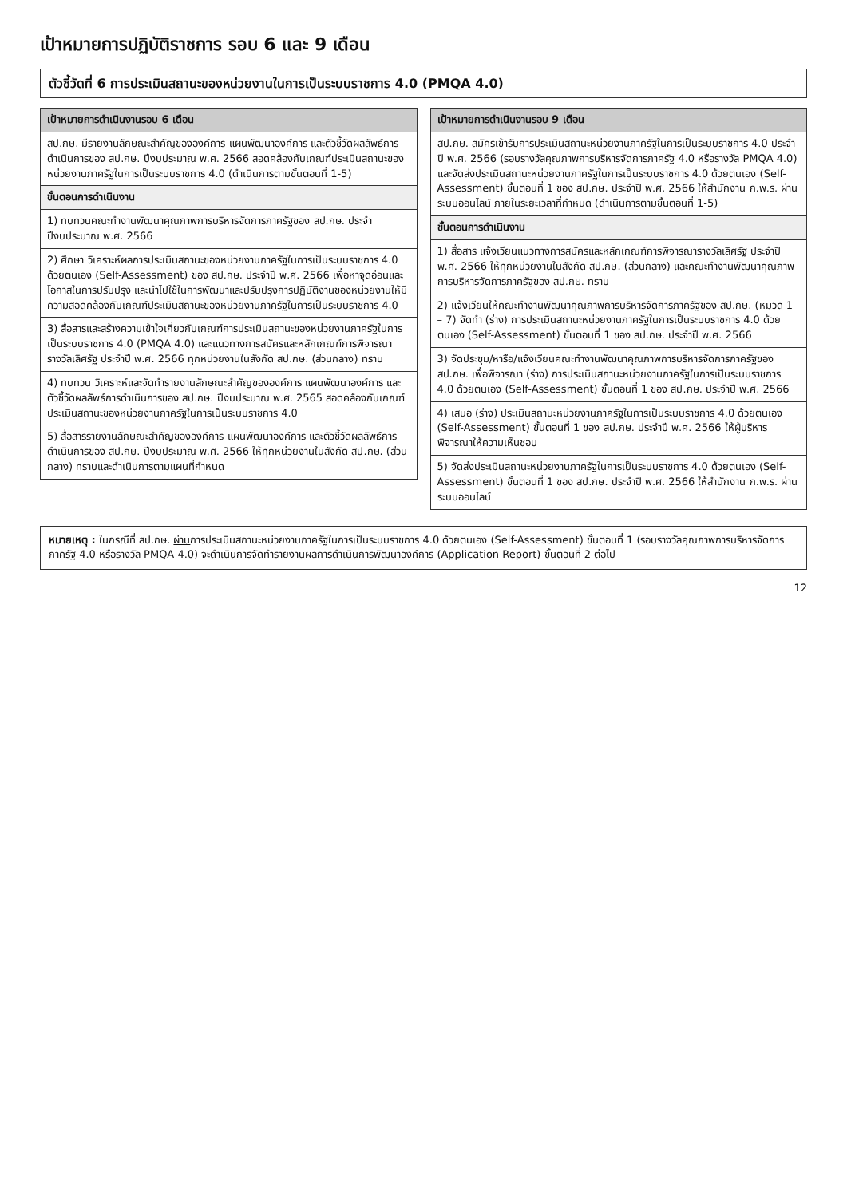เป้าหมายการปฏิบัติราชการ รอบ 6 และ 9 เดือน
ตัวชี้วัดที่ 6 การประเมินสถานะของหน่วยงานในการเป็นระบบราชการ 4.0 (PMQA 4.0)
| เป้าหมายการดำเนินงานรอบ 6 เดือน |
| --- |
| สป.กษ. มีรายงานลักษณะสำคัญขององค์การ แผนพัฒนาองค์การ และตัวชี้วัดผลลัพธ์การดำเนินการของ สป.กษ. ปีงบประมาณ พ.ศ. 2566 สอดคล้องกับเกณฑ์ประเมินสถานะของหน่วยงานภาครัฐในการเป็นระบบราชการ 4.0 (ดำเนินการตามขั้นตอนที่ 1-5) |
| ขั้นตอนการดำเนินงาน |
| 1) ทบทวนคณะทำงานพัฒนาคุณภาพการบริหารจัดการภาครัฐของ สป.กษ. ประจำปีงบประมาณ พ.ศ. 2566 |
| 2) ศึกษา วิเคราะห์ผลการประเมินสถานะของหน่วยงานภาครัฐในการเป็นระบบราชการ 4.0 ด้วยตนเอง (Self-Assessment) ของ สป.กษ. ประจำปี พ.ศ. 2566 เพื่อหาจุดอ่อนและโอกาสในการปรับปรุง และนำไปใช้ในการพัฒนาและปรับปรุงการปฏิบัติงานของหน่วยงานให้มีความสอดคล้องกับเกณฑ์ประเมินสถานะของหน่วยงานภาครัฐในการเป็นระบบราชการ 4.0 |
| 3) สื่อสารและสร้างความเข้าใจเกี่ยวกับเกณฑ์การประเมินสถานะของหน่วยงานภาครัฐในการเป็นระบบราชการ 4.0 (PMQA 4.0) และแนวทางการสมัครและหลักเกณฑ์การพิจารณารางวัลเลิศรัฐ ประจำปี พ.ศ. 2566 ทุกหน่วยงานในสังกัด สป.กษ. (ส่วนกลาง) ทราบ |
| 4) ทบทวน วิเคราะห์และจัดทำรายงานลักษณะสำคัญขององค์การ แผนพัฒนาองค์การ และตัวชี้วัดผลลัพธ์การดำเนินการของ สป.กษ. ปีงบประมาณ พ.ศ. 2565 สอดคล้องกับเกณฑ์ประเมินสถานะของหน่วยงานภาครัฐในการเป็นระบบราชการ 4.0 |
| 5) สื่อสารรายงานลักษณะสำคัญขององค์การ แผนพัฒนาองค์การ และตัวชี้วัดผลลัพธ์การดำเนินการของ สป.กษ. ปีงบประมาณ พ.ศ. 2566 ให้ทุกหน่วยงานในสังกัด สป.กษ. (ส่วนกลาง) ทราบและดำเนินการตามแผนที่กำหนด |
| เป้าหมายการดำเนินงานรอบ 9 เดือน |
| --- |
| สป.กษ. สมัครเข้ารับการประเมินสถานะหน่วยงานภาครัฐในการเป็นระบบราชการ 4.0 ประจำปี พ.ศ. 2566 (รอบรางวัลคุณภาพการบริหารจัดการภาครัฐ 4.0 หรือรางวัล PMQA 4.0) และจัดส่งประเมินสถานะหน่วยงานภาครัฐในการเป็นระบบราชการ 4.0 ด้วยตนเอง (Self-Assessment) ขั้นตอนที่ 1 ของ สป.กษ. ประจำปี พ.ศ. 2566 ให้สำนักงาน ก.พ.ร. ผ่านระบบออนไลน์ ภายในระยะเวลาที่กำหนด (ดำเนินการตามขั้นตอนที่ 1-5) |
| ขั้นตอนการดำเนินงาน |
| 1) สื่อสาร แจ้งเวียนแนวทางการสมัครและหลักเกณฑ์การพิจารณารางวัลเลิศรัฐ ประจำปี พ.ศ. 2566 ให้ทุกหน่วยงานในสังกัด สป.กษ. (ส่วนกลาง) และคณะทำงานพัฒนาคุณภาพการบริหารจัดการภาครัฐของ สป.กษ. ทราบ |
| 2) แจ้งเวียนให้คณะทำงานพัฒนาคุณภาพการบริหารจัดการภาครัฐของ สป.กษ. (หมวด 1 – 7) จัดทำ (ร่าง) การประเมินสถานะหน่วยงานภาครัฐในการเป็นระบบราชการ 4.0 ด้วยตนเอง (Self-Assessment) ขั้นตอนที่ 1 ของ สป.กษ. ประจำปี พ.ศ. 2566 |
| 3) จัดประชุม/หารือ/แจ้งเวียนคณะทำงานพัฒนาคุณภาพการบริหารจัดการภาครัฐของ สป.กษ. เพื่อพิจารณา (ร่าง) การประเมินสถานะหน่วยงานภาครัฐในการเป็นระบบราชการ 4.0 ด้วยตนเอง (Self-Assessment) ขั้นตอนที่ 1 ของ สป.กษ. ประจำปี พ.ศ. 2566 |
| 4) เสนอ (ร่าง) ประเมินสถานะหน่วยงานภาครัฐในการเป็นระบบราชการ 4.0 ด้วยตนเอง (Self-Assessment) ขั้นตอนที่ 1 ของ สป.กษ. ประจำปี พ.ศ. 2566 ให้ผู้บริหารพิจารณาให้ความเห็นชอบ |
| 5) จัดส่งประเมินสถานะหน่วยงานภาครัฐในการเป็นระบบราชการ 4.0 ด้วยตนเอง (Self-Assessment) ขั้นตอนที่ 1 ของ สป.กษ. ประจำปี พ.ศ. 2566 ให้สำนักงาน ก.พ.ร. ผ่านระบบออนไลน์ |
หมายเหตุ : ในกรณีที่ สป.กษ. ผ่านการประเมินสถานะหน่วยงานภาครัฐในการเป็นระบบราชการ 4.0 ด้วยตนเอง (Self-Assessment) ขั้นตอนที่ 1 (รอบรางวัลคุณภาพการบริหารจัดการภาครัฐ 4.0 หรือรางวัล PMQA 4.0) จะดำเนินการจัดทำรายงานผลการดำเนินการพัฒนาองค์การ (Application Report) ขั้นตอนที่ 2 ต่อไป
12